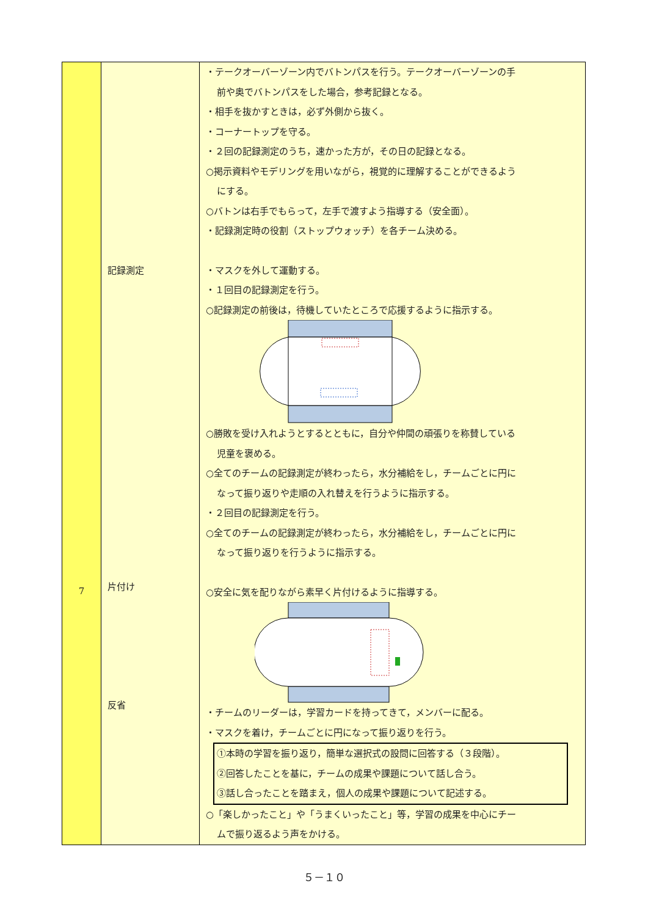| 7 | 記録測定 片付け 反省 | ・テークオーバーゾーン内でバトンパスを行う。テークオーバーゾーンの手 前や奥でバトンパスをした場合，参考記録となる。 ・相手を抜かすときは，必ず外側から抜く。 ・コーナートップを守る。 ・２回の記録測定のうち，速かった方が，その日の記録となる。 ○掲示資料やモデリングを用いながら，視覚的に理解することができるよう にする。 ○バトンは右手でもらって，左手で渡すよう指導する（安全面）。 ・記録測定時の役割（ストップウォッチ）を各チーム決める。 ・マスクを外して運動する。 ・１回目の記録測定を行う。 ○記録測定の前後は，待機していたところで応援するように指示する。 ○勝敗を受け入れようとするとともに，自分や仲間の頑張りを称賛している 児童を褒める。 ○全てのチームの記録測定が終わったら，水分補給をし，チームごとに円に なって振り返りや走順の入れ替えを行うように指示する。 ・２回目の記録測定を行う。 ○全てのチームの記録測定が終わったら，水分補給をし，チームごとに円に なって振り返りを行うように指示する。 ○安全に気を配りながら素早く片付けるように指導する。 ・チームのリーダーは，学習カードを持ってきて，メンバーに配る。 ・マスクを着け，チームごとに円になって振り返りを行う。 ①本時の学習を振り返り，簡単な選択式の設問に回答する（３段階）。 ②回答したことを基に，チームの成果や課題について話し合う。 ③話し合ったことを踏まえ，個人の成果や課題について記述する。 ○「楽しかったこと」や「うまくいったこと」等，学習の成果を中心にチー ムで振り返るよう声をかける。 |
５－１０